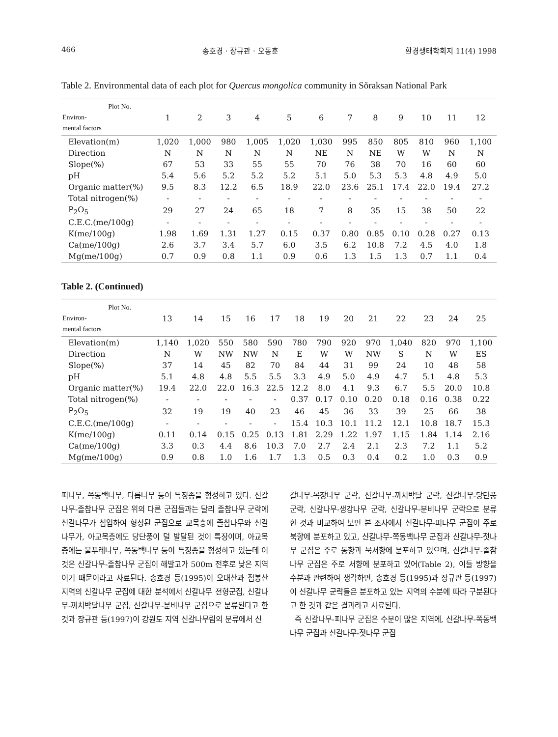466 송호경 · 장규관 · 오동훈 환경생태학회지 11(4) 1998
Table 2. Environmental data of each plot for Quercus mongolica community in Sŏraksan National Park
| Plot No. Environ- mental factors | 1 | 2 | 3 | 4 | 5 | 6 | 7 | 8 | 9 | 10 | 11 | 12 |
| --- | --- | --- | --- | --- | --- | --- | --- | --- | --- | --- | --- | --- |
| Elevation(m) | 1,020 | 1,000 | 980 | 1,005 | 1,020 | 1,030 | 995 | 850 | 805 | 810 | 960 | 1,100 |
| Direction | N | N | N | N | N | NE | N | NE | W | W | N | N |
| Slope(%) | 67 | 53 | 33 | 55 | 55 | 70 | 76 | 38 | 70 | 16 | 60 | 60 |
| pH | 5.4 | 5.6 | 5.2 | 5.2 | 5.2 | 5.1 | 5.0 | 5.3 | 5.3 | 4.8 | 4.9 | 5.0 |
| Organic matter(%) | 9.5 | 8.3 | 12.2 | 6.5 | 18.9 | 22.0 | 23.6 | 25.1 | 17.4 | 22.0 | 19.4 | 27.2 |
| Total nitrogen(%) | - | - | - | - | - | - | - | - | - | - | - | - |
| P<sub>2</sub>O<sub>5</sub> | 29 | 27 | 24 | 65 | 18 | 7 | 8 | 35 | 15 | 38 | 50 | 22 |
| C.E.C.(me/100g) | - | - | - | - | - | - | - | - | - | - | - | - |
| K(me/100g) | 1.98 | 1.69 | 1.31 | 1.27 | 0.15 | 0.37 | 0.80 | 0.85 | 0.10 | 0.28 | 0.27 | 0.13 |
| Ca(me/100g) | 2.6 | 3.7 | 3.4 | 5.7 | 6.0 | 3.5 | 6.2 | 10.8 | 7.2 | 4.5 | 4.0 | 1.8 |
| Mg(me/100g) | 0.7 | 0.9 | 0.8 | 1.1 | 0.9 | 0.6 | 1.3 | 1.5 | 1.3 | 0.7 | 1.1 | 0.4 |
Table 2. (Continued)
| Plot No. Environ- mental factors | 13 | 14 | 15 | 16 | 17 | 18 | 19 | 20 | 21 | 22 | 23 | 24 | 25 |
| --- | --- | --- | --- | --- | --- | --- | --- | --- | --- | --- | --- | --- | --- |
| Elevation(m) | 1,140 | 1,020 | 550 | 580 | 590 | 780 | 790 | 920 | 970 | 1,040 | 820 | 970 | 1,100 |
| Direction | N | W | NW | NW | N | E | W | W | NW | S | N | W | ES |
| Slope(%) | 37 | 14 | 45 | 82 | 70 | 84 | 44 | 31 | 99 | 24 | 10 | 48 | 58 |
| pH | 5.1 | 4.8 | 4.8 | 5.5 | 5.5 | 3.3 | 4.9 | 5.0 | 4.9 | 4.7 | 5.1 | 4.8 | 5.3 |
| Organic matter(%) | 19.4 | 22.0 | 22.0 | 16.3 | 22.5 | 12.2 | 8.0 | 4.1 | 9.3 | 6.7 | 5.5 | 20.0 | 10.8 |
| Total nitrogen(%) | - | - | - | - | - | 0.37 | 0.17 | 0.10 | 0.20 | 0.18 | 0.16 | 0.38 | 0.22 |
| P<sub>2</sub>O<sub>5</sub> | 32 | 19 | 19 | 40 | 23 | 46 | 45 | 36 | 33 | 39 | 25 | 66 | 38 |
| C.E.C.(me/100g) | - | - | - | - | - | 15.4 | 10.3 | 10.1 | 11.2 | 12.1 | 10.8 | 18.7 | 15.3 |
| K(me/100g) | 0.11 | 0.14 | 0.15 | 0.25 | 0.13 | 1.81 | 2.29 | 1.22 | 1.97 | 1.15 | 1.84 | 1.14 | 2.16 |
| Ca(me/100g) | 3.3 | 0.3 | 4.4 | 8.6 | 10.3 | 7.0 | 2.7 | 2.4 | 2.1 | 2.3 | 7.2 | 1.1 | 5.2 |
| Mg(me/100g) | 0.9 | 0.8 | 1.0 | 1.6 | 1.7 | 1.3 | 0.5 | 0.3 | 0.4 | 0.2 | 1.0 | 0.3 | 0.9 |
피나무, 쪽동백나무, 다릅나무 등이 특징종을 형성하고 있다. 신갈나무-졸참나무 군집은 위의 다른 군집들과는 달리 졸참나무 군락에 신갈나무가 침입하여 형성된 군집으로 교목층에 졸참나무와 신갈나무가, 아교목층에도 당단풍이 덜 발달된 것이 특징이며, 아교목층에는 물푸레나무, 쪽동백나무 등이 특징종을 형성하고 있는데 이것은 신갈나무-졸참나무 군집이 해발고가 500m 전후로 낮은 지역이기 때문이라고 사료된다. 송호경 등(1995)이 오대산과 점봉산 지역의 신갈나무 군집에 대한 분석에서 신갈나무 전형군집, 신갈나무-까치박달나무 군집, 신갈나무-분비나무 군집으로 분류된다고 한 것과 장규관 등(1997)이 강원도 지역 신갈나무림의 분류에서 신
갈나무-복장나무 군락, 신갈나무-까치박달 군락, 신갈나무-당단풍 군락, 신갈나무-생강나무 군락, 신갈나무-분비나무 군락으로 분류한 것과 비교하여 보면 본 조사에서 신갈나무-피나무 군집이 주로 북향에 분포하고 있고, 신갈나무-쪽동백나무 군집과 신갈나무-젓나무 군집은 주로 동향과 북서향에 분포하고 있으며, 신갈나무-졸참나무 군집은 주로 서향에 분포하고 있어(Table 2), 이들 방향을 수분과 관련하여 생각하면, 송호경 등(1995)과 장규관 등(1997)이 신갈나무 군락들은 분포하고 있는 지역의 수분에 따라 구분된다고 한 것과 같은 결과라고 사료된다.
즉 신갈나무-피나무 군집은 수분이 많은 지역에, 신갈나무-쪽동백나무 군집과 신갈나무-젓나무 군집